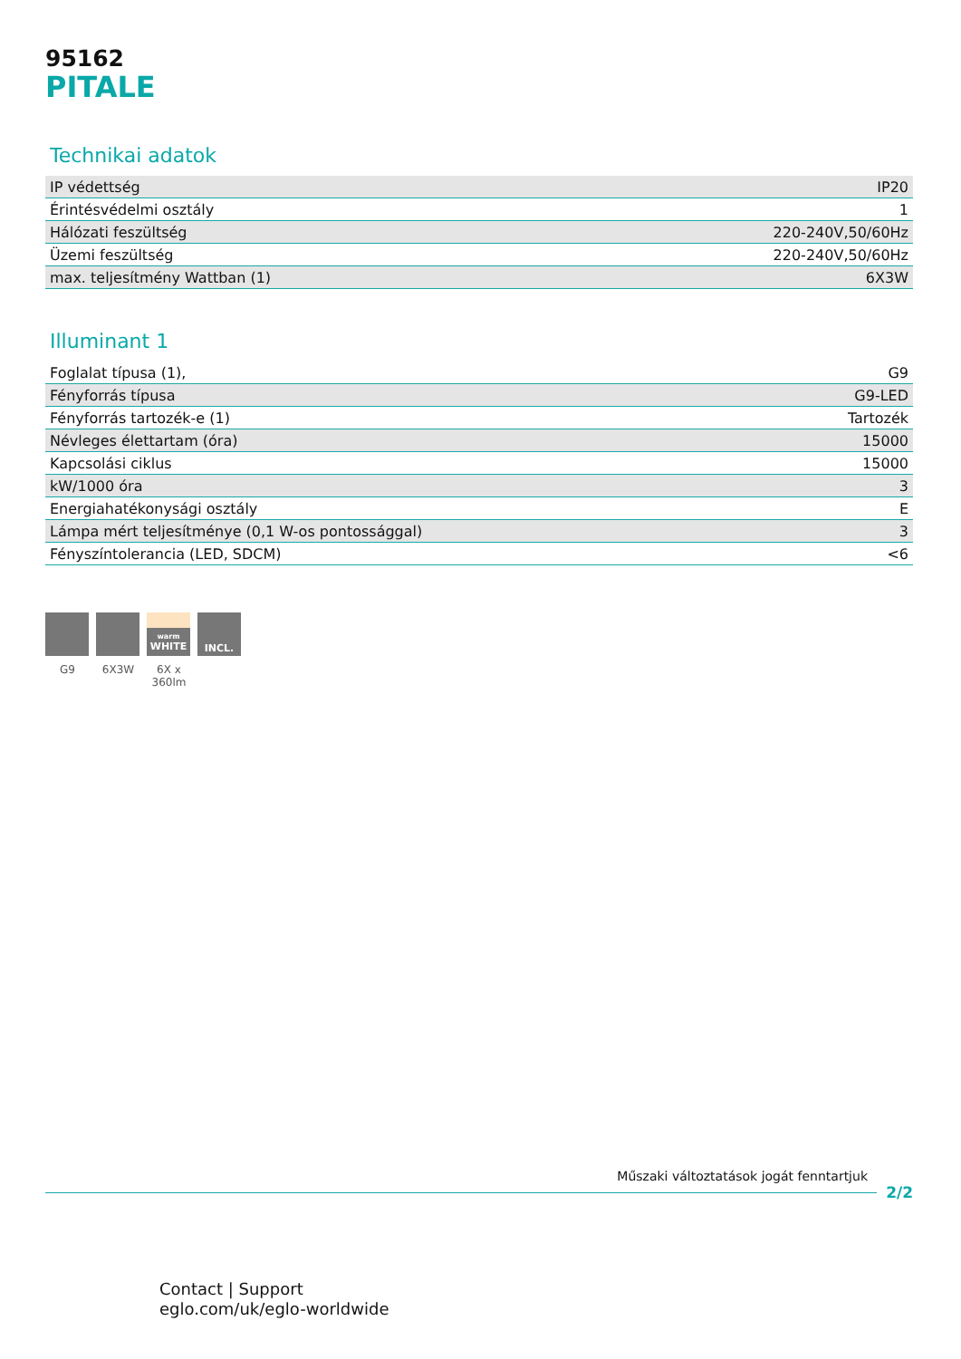95162
PITALE
Technikai adatok
| IP védettség | IP20 |
| Érintésvédelmi osztály | 1 |
| Hálózati feszültség | 220-240V,50/60Hz |
| Üzemi feszültség | 220-240V,50/60Hz |
| max. teljesítmény Wattban (1) | 6X3W |
Illuminant 1
| Foglalat típusa (1), | G9 |
| Fényforrás típusa | G9-LED |
| Fényforrás tartozék-e (1) | Tartozék |
| Névleges élettartam (óra) | 15000 |
| Kapcsolási ciklus | 15000 |
| kW/1000 óra | 3 |
| Energiahatékonysági osztály | E |
| Lámpa mért teljesítménye (0,1 W-os pontossággal) | 3 |
| Fényszíntolerancia (LED, SDCM) | <6 |
G9 6X3W
warm
WHITE
6X x 360lm
INCL.
Műszaki változtatások jogát fenntartjuk
2/2
Contact | Support
eglo.com/uk/eglo-worldwide